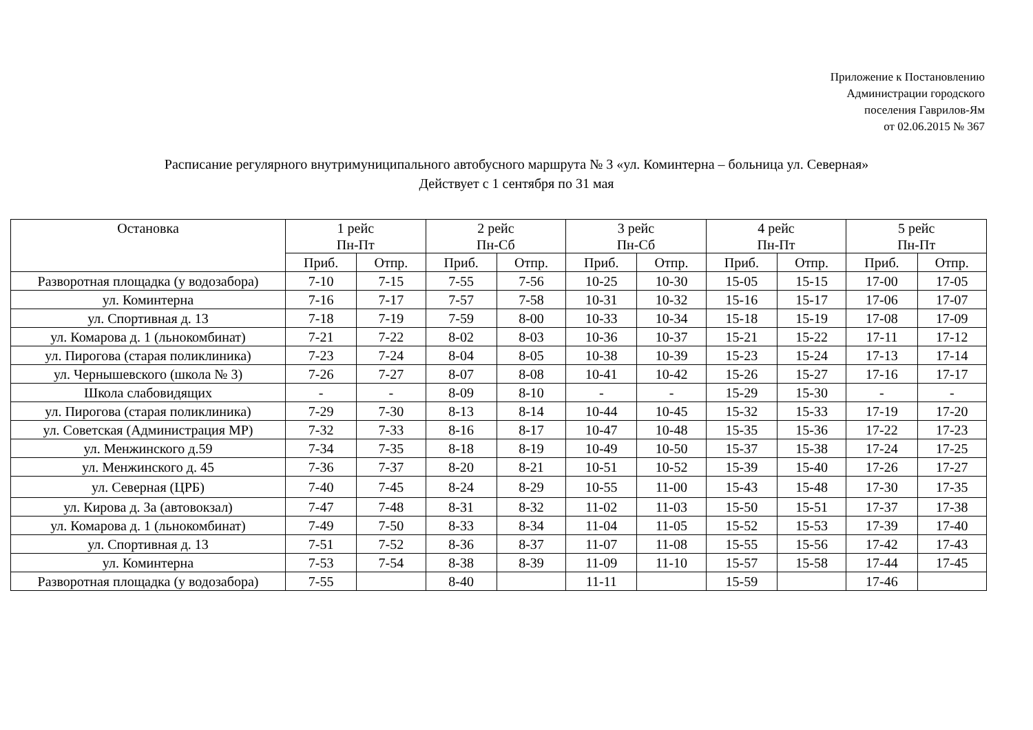Приложение к Постановлению
Администрации городского
поселения Гаврилов-Ям
от 02.06.2015 № 367
Расписание регулярного внутримуниципального автобусного маршрута № 3 «ул. Коминтерна – больница ул. Северная»
Действует с 1 сентября по 31 мая
| Остановка | 1 рейс Пн-Пт | | 2 рейс Пн-Сб | | 3 рейс Пн-Сб | | 4 рейс Пн-Пт | | 5 рейс Пн-Пт | |
| --- | --- | --- | --- | --- | --- | --- | --- | --- | --- | --- |
| | Приб. | Отпр. | Приб. | Отпр. | Приб. | Отпр. | Приб. | Отпр. | Приб. | Отпр. |
| Разворотная площадка (у водозабора) | 7-10 | 7-15 | 7-55 | 7-56 | 10-25 | 10-30 | 15-05 | 15-15 | 17-00 | 17-05 |
| ул. Коминтерна | 7-16 | 7-17 | 7-57 | 7-58 | 10-31 | 10-32 | 15-16 | 15-17 | 17-06 | 17-07 |
| ул. Спортивная д. 13 | 7-18 | 7-19 | 7-59 | 8-00 | 10-33 | 10-34 | 15-18 | 15-19 | 17-08 | 17-09 |
| ул. Комарова д. 1 (льнокомбинат) | 7-21 | 7-22 | 8-02 | 8-03 | 10-36 | 10-37 | 15-21 | 15-22 | 17-11 | 17-12 |
| ул. Пирогова (старая поликлиника) | 7-23 | 7-24 | 8-04 | 8-05 | 10-38 | 10-39 | 15-23 | 15-24 | 17-13 | 17-14 |
| ул. Чернышевского (школа № 3) | 7-26 | 7-27 | 8-07 | 8-08 | 10-41 | 10-42 | 15-26 | 15-27 | 17-16 | 17-17 |
| Школа слабовидящих | - | - | 8-09 | 8-10 | - | - | 15-29 | 15-30 | - | - |
| ул. Пирогова (старая поликлиника) | 7-29 | 7-30 | 8-13 | 8-14 | 10-44 | 10-45 | 15-32 | 15-33 | 17-19 | 17-20 |
| ул. Советская (Администрация МР) | 7-32 | 7-33 | 8-16 | 8-17 | 10-47 | 10-48 | 15-35 | 15-36 | 17-22 | 17-23 |
| ул. Менжинского д.59 | 7-34 | 7-35 | 8-18 | 8-19 | 10-49 | 10-50 | 15-37 | 15-38 | 17-24 | 17-25 |
| ул. Менжинского д. 45 | 7-36 | 7-37 | 8-20 | 8-21 | 10-51 | 10-52 | 15-39 | 15-40 | 17-26 | 17-27 |
| ул. Северная (ЦРБ) | 7-40 | 7-45 | 8-24 | 8-29 | 10-55 | 11-00 | 15-43 | 15-48 | 17-30 | 17-35 |
| ул. Кирова д. 3а (автовокзал) | 7-47 | 7-48 | 8-31 | 8-32 | 11-02 | 11-03 | 15-50 | 15-51 | 17-37 | 17-38 |
| ул. Комарова д. 1 (льнокомбинат) | 7-49 | 7-50 | 8-33 | 8-34 | 11-04 | 11-05 | 15-52 | 15-53 | 17-39 | 17-40 |
| ул. Спортивная д. 13 | 7-51 | 7-52 | 8-36 | 8-37 | 11-07 | 11-08 | 15-55 | 15-56 | 17-42 | 17-43 |
| ул. Коминтерна | 7-53 | 7-54 | 8-38 | 8-39 | 11-09 | 11-10 | 15-57 | 15-58 | 17-44 | 17-45 |
| Разворотная площадка (у водозабора) | 7-55 | | 8-40 | | 11-11 | | 15-59 | | 17-46 | |